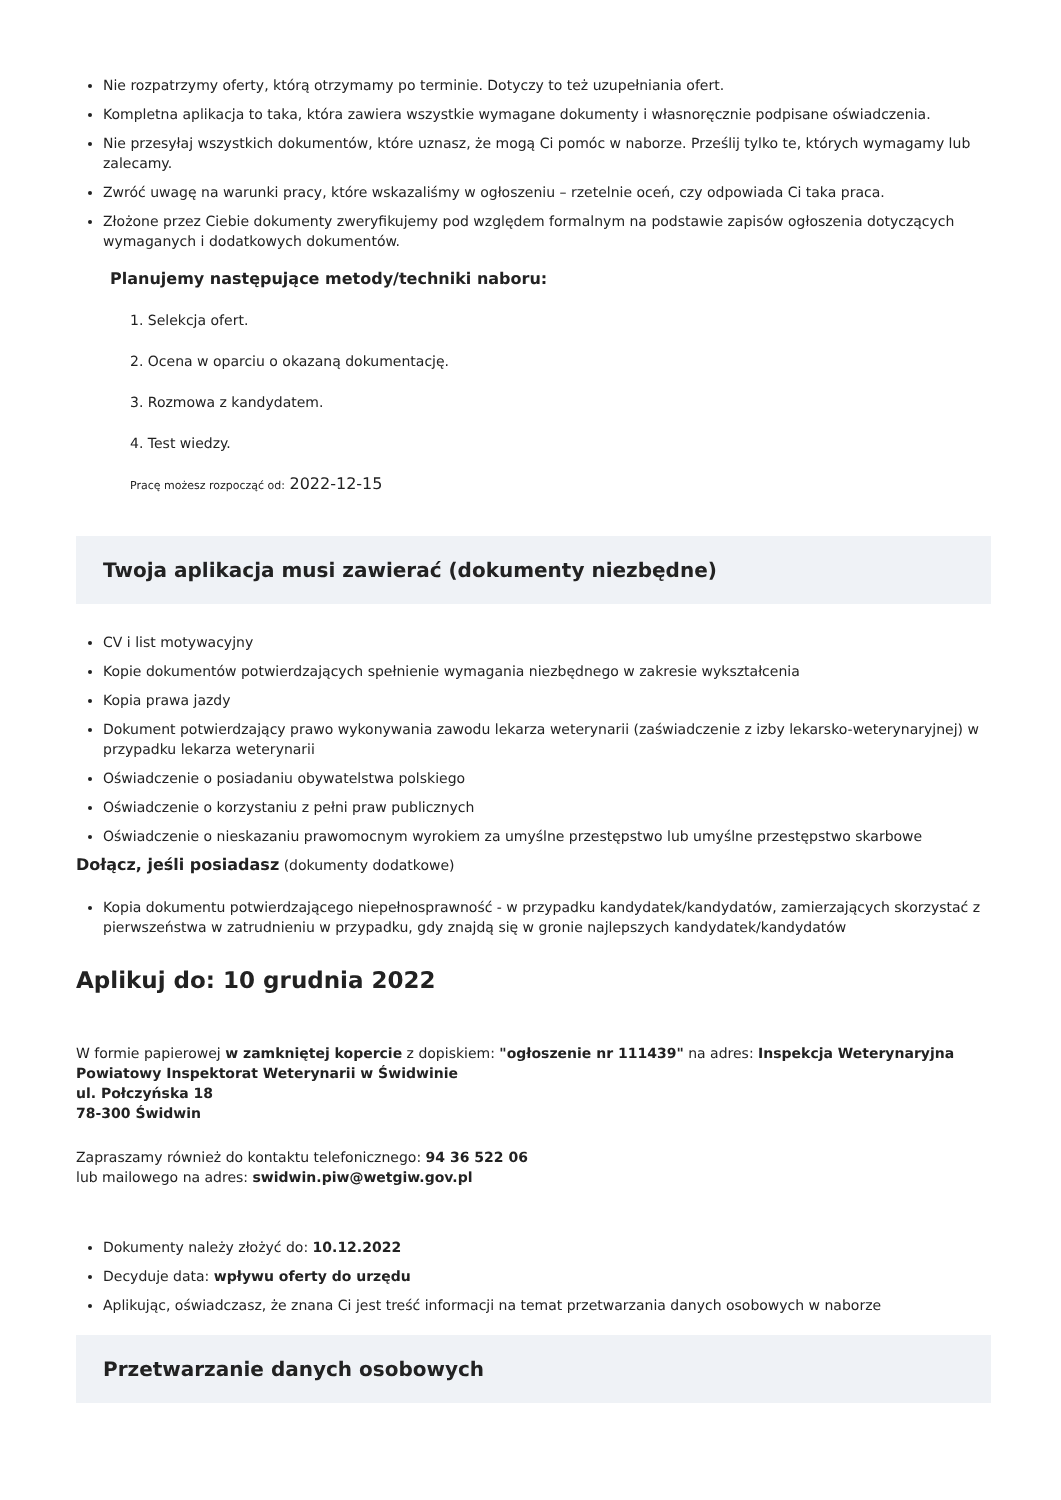Nie rozpatrzymy oferty, którą otrzymamy po terminie. Dotyczy to też uzupełniania ofert.
Kompletna aplikacja to taka, która zawiera wszystkie wymagane dokumenty i własnoręcznie podpisane oświadczenia.
Nie przesyłaj wszystkich dokumentów, które uznasz, że mogą Ci pomóc w naborze. Prześlij tylko te, których wymagamy lub zalecamy.
Zwróć uwagę na warunki pracy, które wskazaliśmy w ogłoszeniu – rzetelnie oceń, czy odpowiada Ci taka praca.
Złożone przez Ciebie dokumenty zweryfikujemy pod względem formalnym na podstawie zapisów ogłoszenia dotyczących wymaganych i dodatkowych dokumentów.
Planujemy następujące metody/techniki naboru:
1. Selekcja ofert.
2. Ocena w oparciu o okazaną dokumentację.
3. Rozmowa z kandydatem.
4. Test wiedzy.
Pracę możesz rozpocząć od: 2022-12-15
Twoja aplikacja musi zawierać (dokumenty niezbędne)
CV i list motywacyjny
Kopie dokumentów potwierdzających spełnienie wymagania niezbędnego w zakresie wykształcenia
Kopia prawa jazdy
Dokument potwierdzający prawo wykonywania zawodu lekarza weterynarii (zaświadczenie z izby lekarsko-weterynaryjnej) w przypadku lekarza weterynarii
Oświadczenie o posiadaniu obywatelstwa polskiego
Oświadczenie o korzystaniu z pełni praw publicznych
Oświadczenie o nieskazaniu prawomocnym wyrokiem za umyślne przestępstwo lub umyślne przestępstwo skarbowe
Dołącz, jeśli posiadasz (dokumenty dodatkowe)
Kopia dokumentu potwierdzającego niepełnosprawność - w przypadku kandydatek/kandydatów, zamierzających skorzystać z pierwszeństwa w zatrudnieniu w przypadku, gdy znajdą się w gronie najlepszych kandydatek/kandydatów
Aplikuj do: 10 grudnia 2022
W formie papierowej w zamkniętej kopercie z dopiskiem: "ogłoszenie nr 111439" na adres: Inspekcja Weterynaryjna
Powiatowy Inspektorat Weterynarii w Świdwinie
ul. Połczyńska 18
78-300 Świdwin
Zapraszamy również do kontaktu telefonicznego: 94 36 522 06
lub mailowego na adres: swidwin.piw@wetgiw.gov.pl
Dokumenty należy złożyć do: 10.12.2022
Decyduje data: wpływu oferty do urzędu
Aplikując, oświadczasz, że znana Ci jest treść informacji na temat przetwarzania danych osobowych w naborze
Przetwarzanie danych osobowych